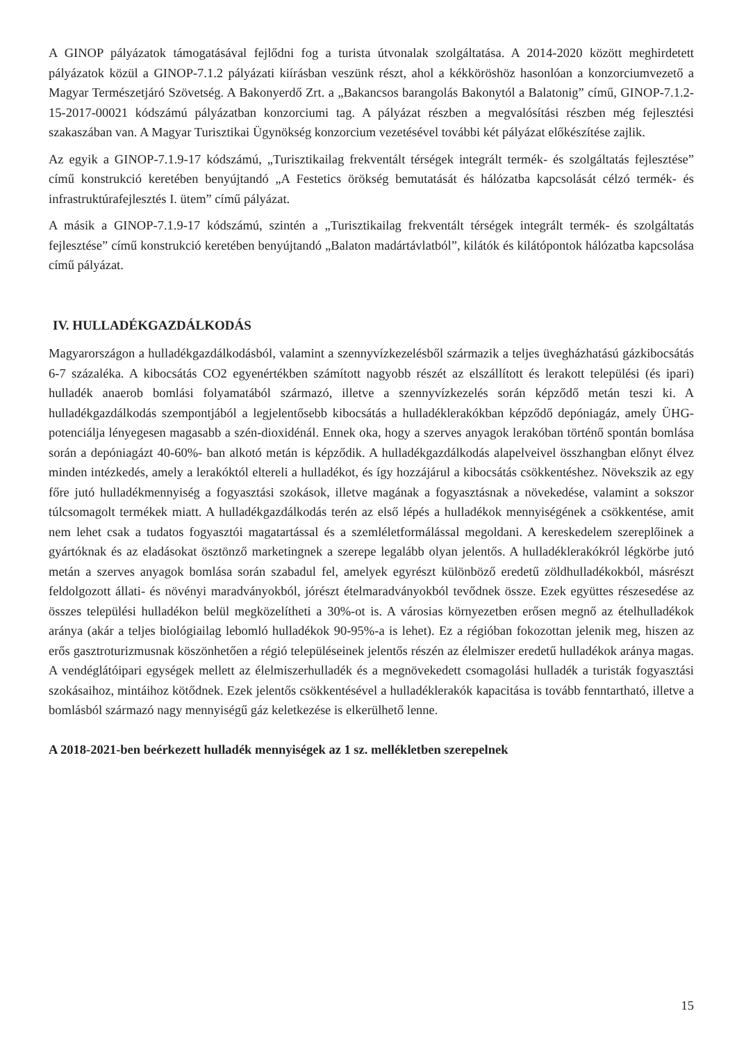A GINOP pályázatok támogatásával fejlődni fog a turista útvonalak szolgáltatása. A 2014-2020 között meghirdetett pályázatok közül a GINOP-7.1.2 pályázati kiírásban veszünk részt, ahol a kékköröshöz hasonlóan a konzorciumvezető a Magyar Természetjáró Szövetség. A Bakonyerdő Zrt. a „Bakancsos barangolás Bakonytól a Balatonig” című, GINOP-7.1.2-15-2017-00021 kódszámú pályázatban konzorciumi tag. A pályázat részben a megvalósítási részben még fejlesztési szakaszában van. A Magyar Turisztikai Ügynökség konzorcium vezetésével további két pályázat előkészítése zajlik.
Az egyik a GINOP-7.1.9-17 kódszámú, „Turisztikailag frekventált térségek integrált termék- és szolgáltatás fejlesztése” című konstrukció keretében benyújtandó „A Festetics örökség bemutatását és hálózatba kapcsolását célzó termék- és infrastruktúrafejlesztés I. ütem” című pályázat.
A másik a GINOP-7.1.9-17 kódszámú, szintén a „Turisztikailag frekventált térségek integrált termék- és szolgáltatás fejlesztése” című konstrukció keretében benyújtandó „Balaton madártávlatból”, kilátók és kilátópontok hálózatba kapcsolása című pályázat.
IV. HULLADÉKGAZDÁLKODÁS
Magyarországon a hulladékgazdálkodásból, valamint a szennyvízkezelésből származik a teljes üvegházhatású gázkibocsátás 6-7 százaléka. A kibocsátás CO2 egyenértékben számított nagyobb részét az elszállított és lerakott települési (és ipari) hulladék anaerob bomlási folyamatából származó, illetve a szennyvízkezelés során képződő metán teszi ki. A hulladékgazdálkodás szempontjából a legjelentősebb kibocsátás a hulladéklerakókban képződő depóniagáz, amely ÜHG-potenciálja lényegesen magasabb a szén-dioxidénál. Ennek oka, hogy a szerves anyagok lerakóban történő spontán bomlása során a depóniagázt 40-60%- ban alkotó metán is képződik. A hulladékgazdálkodás alapelveivel összhangban előnyt élvez minden intézkedés, amely a lerakóktól eltereli a hulladékot, és így hozzájárul a kibocsátás csökkentéshez. Növekszik az egy főre jutó hulladékmennyiség a fogyasztási szokások, illetve magának a fogyasztásnak a növekedése, valamint a sokszor túlcsomagolt termékek miatt. A hulladékgazdálkodás terén az első lépés a hulladékok mennyiségének a csökkentése, amit nem lehet csak a tudatos fogyasztói magatartással és a szemléletformálással megoldani. A kereskedelem szereplőinek a gyártóknak és az eladásokat ösztönző marketingnek a szerepe legalább olyan jelentős. A hulladéklerakókról légkörbe jutó metán a szerves anyagok bomlása során szabadul fel, amelyek egyrészt különböző eredetű zöldhulladékokból, másrészt feldolgozott állati- és növényi maradványokból, jórészt ételmaradványokból tevődnek össze. Ezek együttes részesedése az összes települési hulladékon belül megközelítheti a 30%-ot is. A városias környezetben erősen megnő az ételhulladékok aránya (akár a teljes biológiailag lebomló hulladékok 90-95%-a is lehet). Ez a régióban fokozottan jelenik meg, hiszen az erős gasztroturizmusnak köszönhetően a régió településeinek jelentős részén az élelmiszer eredetű hulladékok aránya magas. A vendéglátóipari egységek mellett az élelmiszerhulladék és a megnövekedett csomagolási hulladék a turisták fogyasztási szokásaihoz, mintáihoz kötődnek. Ezek jelentős csökkentésével a hulladéklerakók kapacitása is tovább fenntartható, illetve a bomlásból származó nagy mennyiségű gáz keletkezése is elkerülhető lenne.
A 2018-2021-ben beérkezett hulladék mennyiségek az 1 sz. mellékletben szerepelnek
15